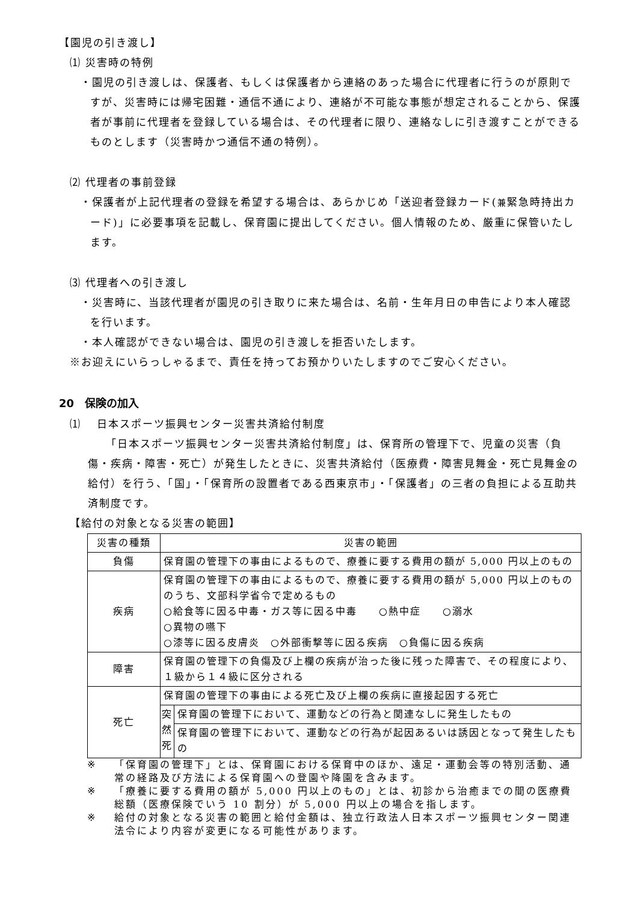【園児の引き渡し】
⑴ 災害時の特例
・園児の引き渡しは、保護者、もしくは保護者から連絡のあった場合に代理者に行うのが原則ですが、災害時には帰宅困難・通信不通により、連絡が不可能な事態が想定されることから、保護者が事前に代理者を登録している場合は、その代理者に限り、連絡なしに引き渡すことができるものとします（災害時かつ通信不通の特例）。
⑵ 代理者の事前登録
・保護者が上記代理者の登録を希望する場合は、あらかじめ「送迎者登録カード(兼緊急時持出カード)」に必要事項を記載し、保育園に提出してください。個人情報のため、厳重に保管いたします。
⑶ 代理者への引き渡し
・災害時に、当該代理者が園児の引き取りに来た場合は、名前・生年月日の申告により本人確認を行います。
・本人確認ができない場合は、園児の引き渡しを拒否いたします。
※お迎えにいらっしゃるまで、責任を持ってお預かりいたしますのでご安心ください。
20　保険の加入
⑴　 日本スポーツ振興センター災害共済給付制度
「日本スポーツ振興センター災害共済給付制度」は、保育所の管理下で、児童の災害（負傷・疾病・障害・死亡）が発生したときに、災害共済給付（医療費・障害見舞金・死亡見舞金の給付）を行う、「国」・「保育所の設置者である西東京市」・「保護者」の三者の負担による互助共済制度です。
【給付の対象となる災害の範囲】
| 災害の種類 | 災害の範囲 | |
| --- | --- | --- |
| 負傷 | 保育園の管理下の事由によるもので、療養に要する費用の額が 5,000 円以上のもの | |
| 疾病 | 保育園の管理下の事由によるもので、療養に要する費用の額が 5,000 円以上のもののうち、文部科学省令で定めるもの ○給食等に因る中毒・ガス等に因る中毒 ○熱中症 ○溺水 ○異物の嚥下 ○漆等に因る皮膚炎 ○外部衝撃等に因る疾病 ○負傷に因る疾病 | |
| 障害 | 保育園の管理下の負傷及び上欄の疾病が治った後に残った障害で、その程度により、１級から１４級に区分される | |
| 死亡 | 保育園の管理下の事由による死亡及び上欄の疾病に直接起因する死亡 | |
| | 突然死 | 保育園の管理下において、運動などの行為と関連なしに発生したもの |
| | | 保育園の管理下において、運動などの行為が起因あるいは誘因となって発生したもの |
※ 「保育園の管理下」とは、保育園における保育中のほか、遠足・運動会等の特別活動、通常の経路及び方法による保育園への登園や降園を含みます。
※ 「療養に要する費用の額が 5,000 円以上のもの」とは、初診から治癒までの間の医療費総額（医療保険でいう 10 割分）が 5,000 円以上の場合を指します。
※ 給付の対象となる災害の範囲と給付金額は、独立行政法人日本スポーツ振興センター関連法令により内容が変更になる可能性があります。